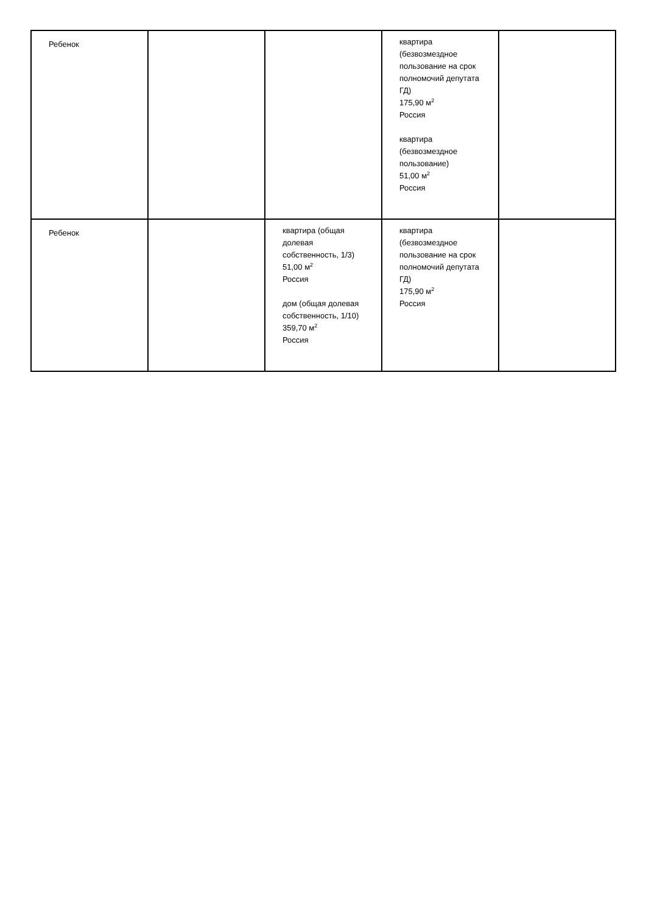| Ребенок | | | квартира (безвозмездное пользование на срок полномочий депутата ГД) 175,90 м<sup>2</sup> Россия квартира (безвозмездное пользование) 51,00 м<sup>2</sup> Россия | |
| Ребенок | | квартира (общая долевая собственность, 1/3) 51,00 м<sup>2</sup> Россия дом (общая долевая собственность, 1/10) 359,70 м<sup>2</sup> Россия | квартира (безвозмездное пользование на срок полномочий депутата ГД) 175,90 м<sup>2</sup> Россия | |